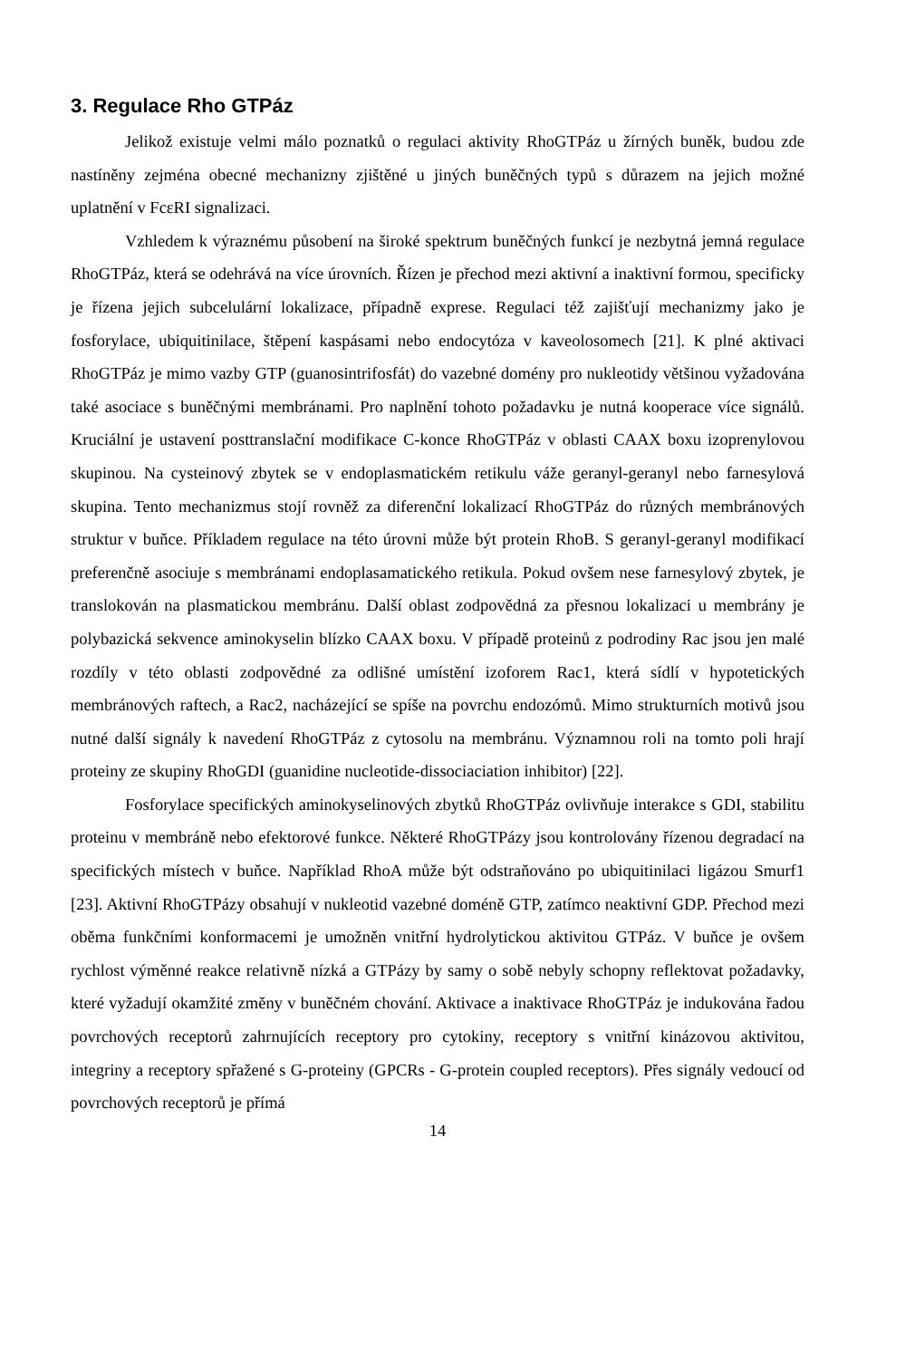3. Regulace Rho GTPáz
Jelikož existuje velmi málo poznatků o regulaci aktivity RhoGTPáz u žírných buněk, budou zde nastíněny zejména obecné mechanizny zjištěné u jiných buněčných typů s důrazem na jejich možné uplatnění v FcεRI signalizaci.
Vzhledem k výraznému působení na široké spektrum buněčných funkcí je nezbytná jemná regulace RhoGTPáz, která se odehrává na více úrovních. Řízen je přechod mezi aktivní a inaktivní formou, specificky je řízena jejich subcelulární lokalizace, případně exprese. Regulaci též zajišťují mechanizmy jako je fosforylace, ubiquitinilace, štěpení kaspásami nebo endocytóza v kaveolosomech [21]. K plné aktivaci RhoGTPáz je mimo vazby GTP (guanosintrifosfát) do vazebné domény pro nukleotidy většinou vyžadována také asociace s buněčnými membránami. Pro naplnění tohoto požadavku je nutná kooperace více signálů. Kruciální je ustavení posttranslační modifikace C-konce RhoGTPáz v oblasti CAAX boxu izoprenylovou skupinou. Na cysteinový zbytek se v endoplasmatickém retikulu váže geranyl-geranyl nebo farnesylová skupina. Tento mechanizmus stojí rovněž za diferenční lokalizací RhoGTPáz do různých membránových struktur v buňce. Příkladem regulace na této úrovni může být protein RhoB. S geranyl-geranyl modifikací preferenčně asociuje s membránami endoplasamatického retikula. Pokud ovšem nese farnesylový zbytek, je translokován na plasmatickou membránu. Další oblast zodpovědná za přesnou lokalizaci u membrány je polybazická sekvence aminokyselin blízko CAAX boxu. V případě proteinů z podrodiny Rac jsou jen malé rozdíly v této oblasti zodpovědné za odlišné umístění izoforem Rac1, která sídlí v hypotetických membránových raftech, a Rac2, nacházející se spíše na povrchu endozómů. Mimo strukturních motivů jsou nutné další signály k navedení RhoGTPáz z cytosolu na membránu. Významnou roli na tomto poli hrají proteiny ze skupiny RhoGDI (guanidine nucleotide-dissociaciation inhibitor) [22].
Fosforylace specifických aminokyselinových zbytků RhoGTPáz ovlivňuje interakce s GDI, stabilitu proteinu v membráně nebo efektorové funkce. Některé RhoGTPázy jsou kontrolovány řízenou degradací na specifických místech v buňce. Například RhoA může být odstraňováno po ubiquitinilaci ligázou Smurf1 [23]. Aktivní RhoGTPázy obsahují v nukleotid vazebné doméně GTP, zatímco neaktivní GDP. Přechod mezi oběma funkčními konformacemi je umožněn vnitřní hydrolytickou aktivitou GTPáz. V buňce je ovšem rychlost výměnné reakce relativně nízká a GTPázy by samy o sobě nebyly schopny reflektovat požadavky, které vyžadují okamžité změny v buněčném chování. Aktivace a inaktivace RhoGTPáz je indukována řadou povrchových receptorů zahrnujících receptory pro cytokiny, receptory s vnitřní kinázovou aktivitou, integriny a receptory spřažené s G-proteiny (GPCRs - G-protein coupled receptors). Přes signály vedoucí od povrchových receptorů je přímá
14